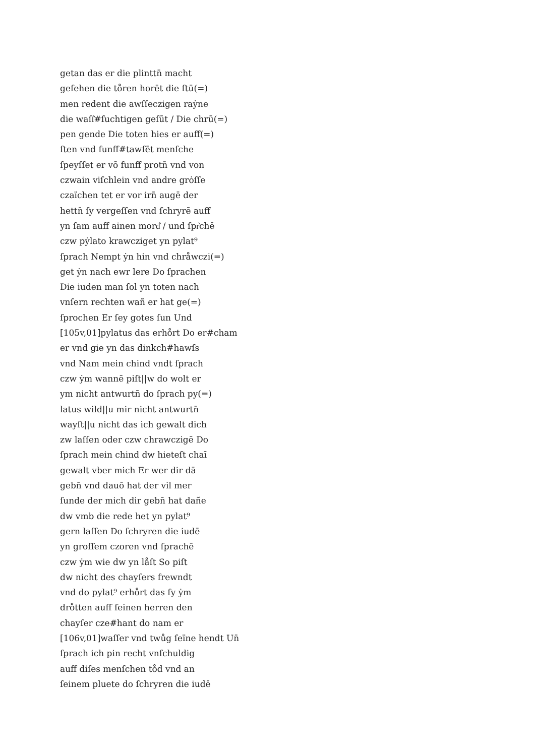getan das er die plinttn̄ macht
geſehen die tо̊ren horēt die ſtū(=)
men redent die awſſeczigen raẏne
die waſſ͛#ſuchtigen geſūt / Die chrū(=)
pen gende Die toten hies er auff(=)
ſten vnd funff#tawſēt menſche
ſpeyſſet er vō funff protn̄ vnd von
czwain viſchlein vnd andre grȯſſe
czaïchen tet er vor irn̄ augē der
hettn̄ ſy vergeſſen vnd ſchryrē auff
yn ſam auff ainen mord͛ / und ſpr͛chē
czw pẏlato krawcziget yn pylat⁹
ſprach Nempt ẏn hin vnd chråwczi(=)
get ẏn nach ewr lere Do ſprachen
Die iuden man ſol yn toten nach
vnſern rechten wañ er hat ge(=)
ſprochen Er ſey gotes ſun Und
[105v,01]pylatus das erhо̊rt Do er#cham
er vnd gie yn das dinkch#hawſs
vnd Nam mein chind vndt ſprach
czw ẏm wannē piſt||w do wolt er
ym nicht antwurtn̄ do ſprach py(=)
latus wild||u mir nicht antwurtn̄
wayſt||u nicht das ich gewalt dich
zw laſſen oder czw chrawczigē Do
ſprach mein chind dw hieteſt chaī
gewalt vber mich Er wer dir dā
gebn̄ vnd dauō hat der vil mer
ſunde der mich dir gebn̄ hat dañe
dw vmb die rede het yn pylat⁹
gern laſſen Do ſchryren die iudē
yn groſſem czoren vnd ſprachē
czw ẏm wie dw yn låſt So piſt
dw nicht des chayſers frewndt
vnd do pylat⁹ erhо̊rt das ſy ẏm
drо̊tten auff ſeinen herren den
chayſer cze#hant do nam er
[106v,01]waſſer vnd twůg ſeïne hendt Un̄
ſprach ich pin recht vnſchuldig
auff diſes menſchen tо̊d vnd an
ſeinem pluete do ſchryren die iudē